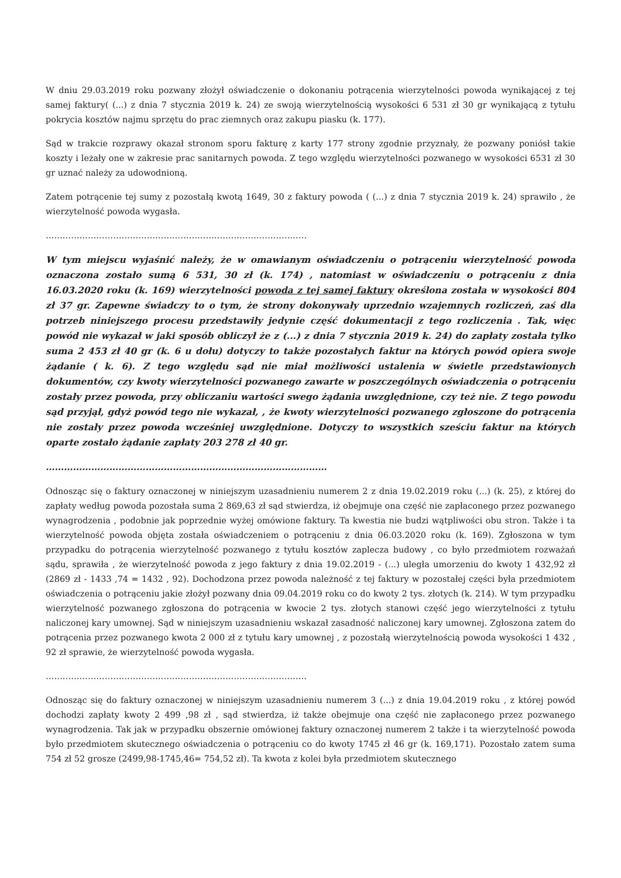W dniu 29.03.2019 roku pozwany złożył oświadczenie o dokonaniu potrącenia wierzytelności powoda wynikającej z tej samej faktury( (...) z dnia 7 stycznia 2019 k. 24) ze swoją wierzytelnością wysokości 6 531 zł 30 gr wynikającą z tytułu pokrycia kosztów najmu sprzętu do prac ziemnych oraz zakupu piasku (k. 177).
Sąd w trakcie rozprawy okazał stronom sporu fakturę z karty 177 strony zgodnie przyznały, że pozwany poniósł takie koszty i leżały one w zakresie prac sanitarnych powoda. Z tego względu wierzytelności pozwanego w wysokości 6531 zł 30 gr uznać należy za udowodnioną.
Zatem potrącenie tej sumy z pozostałą kwotą 1649, 30 z faktury powoda ( (...) z dnia 7 stycznia 2019 k. 24) sprawiło , że wierzytelność powoda wygasła.
…………………………………………………………………………………
W tym miejscu wyjaśnić należy, że w omawianym oświadczeniu o potrąceniu wierzytelność powoda oznaczona zostało sumą 6 531, 30 zł (k. 174) , natomiast w oświadczeniu o potrąceniu z dnia 16.03.2020 roku (k. 169) wierzytelności powoda z tej samej faktury określona została w wysokości 804 zł 37 gr. Zapewne świadczy to o tym, że strony dokonywały uprzednio wzajemnych rozliczeń, zaś dla potrzeb niniejszego procesu przedstawiły jedynie część dokumentacji z tego rozliczenia . Tak, więc powód nie wykazał w jaki sposób obliczył że z (...) z dnia 7 stycznia 2019 k. 24) do zapłaty została tylko suma 2 453 zł 40 gr (k. 6 u dołu) dotyczy to także pozostałych faktur na których powód opiera swoje żądanie ( k. 6). Z tego względu sąd nie miał możliwości ustalenia w świetle przedstawionych dokumentów, czy kwoty wierzytelności pozwanego zawarte w poszczególnych oświadczenia o potrąceniu zostały przez powoda, przy obliczaniu wartości swego żądania uwzględnione, czy też nie. Z tego powodu sąd przyjął, gdyż powód tego nie wykazał, , że kwoty wierzytelności pozwanego zgłoszone do potrącenia nie zostały przez powoda wcześniej uwzględnione. Dotyczy to wszystkich sześciu faktur na których oparte zostało żądanie zapłaty 203 278 zł 40 gr.
…………………………………………………………………………………
Odnosząc się o faktury oznaczonej w niniejszym uzasadnieniu numerem 2 z dnia 19.02.2019 roku (...) (k. 25), z której do zapłaty według powoda pozostała suma 2 869,63 zł sąd stwierdza, iż obejmuje ona część nie zapłaconego przez pozwanego wynagrodzenia , podobnie jak poprzednie wyżej omówione faktury. Ta kwestia nie budzi wątpliwości obu stron. Także i ta wierzytelność powoda objęta została oświadczeniem o potrąceniu z dnia 06.03.2020 roku (k. 169). Zgłoszona w tym przypadku do potrącenia wierzytelność pozwanego z tytułu kosztów zaplecza budowy , co było przedmiotem rozważań sądu, sprawiła , że wierzytelność powoda z jego faktury z dnia 19.02.2019 - (...) uległa umorzeniu do kwoty 1 432,92 zł (2869 zł - 1433 ,74 = 1432 , 92). Dochodzona przez powoda należność z tej faktury w pozostałej części była przedmiotem oświadczenia o potrąceniu jakie złożył pozwany dnia 09.04.2019 roku co do kwoty 2 tys. złotych (k. 214). W tym przypadku wierzytelność pozwanego zgłoszona do potrącenia w kwocie 2 tys. złotych stanowi część jego wierzytelności z tytułu naliczonej kary umownej. Sąd w niniejszym uzasadnieniu wskazał zasadność naliczonej kary umownej. Zgłoszona zatem do potrącenia przez pozwanego kwota 2 000 zł z tytułu kary umownej , z pozostałą wierzytelnością powoda wysokości 1 432 , 92 zł sprawie, że wierzytelność powoda wygasła.
…………………………………………………………………………………
Odnosząc się do faktury oznaczonej w niniejszym uzasadnieniu numerem 3 (...) z dnia 19.04.2019 roku , z której powód dochodzi zapłaty kwoty 2 499 ,98 zł , sąd stwierdza, iż także obejmuje ona część nie zapłaconego przez pozwanego wynagrodzenia. Tak jak w przypadku obszernie omówionej faktury oznaczonej numerem 2 także i ta wierzytelność powoda było przedmiotem skutecznego oświadczenia o potrąceniu co do kwoty 1745 zł 46 gr (k. 169,171). Pozostało zatem suma 754 zł 52 grosze (2499,98-1745,46= 754,52 zł). Ta kwota z kolei była przedmiotem skutecznego